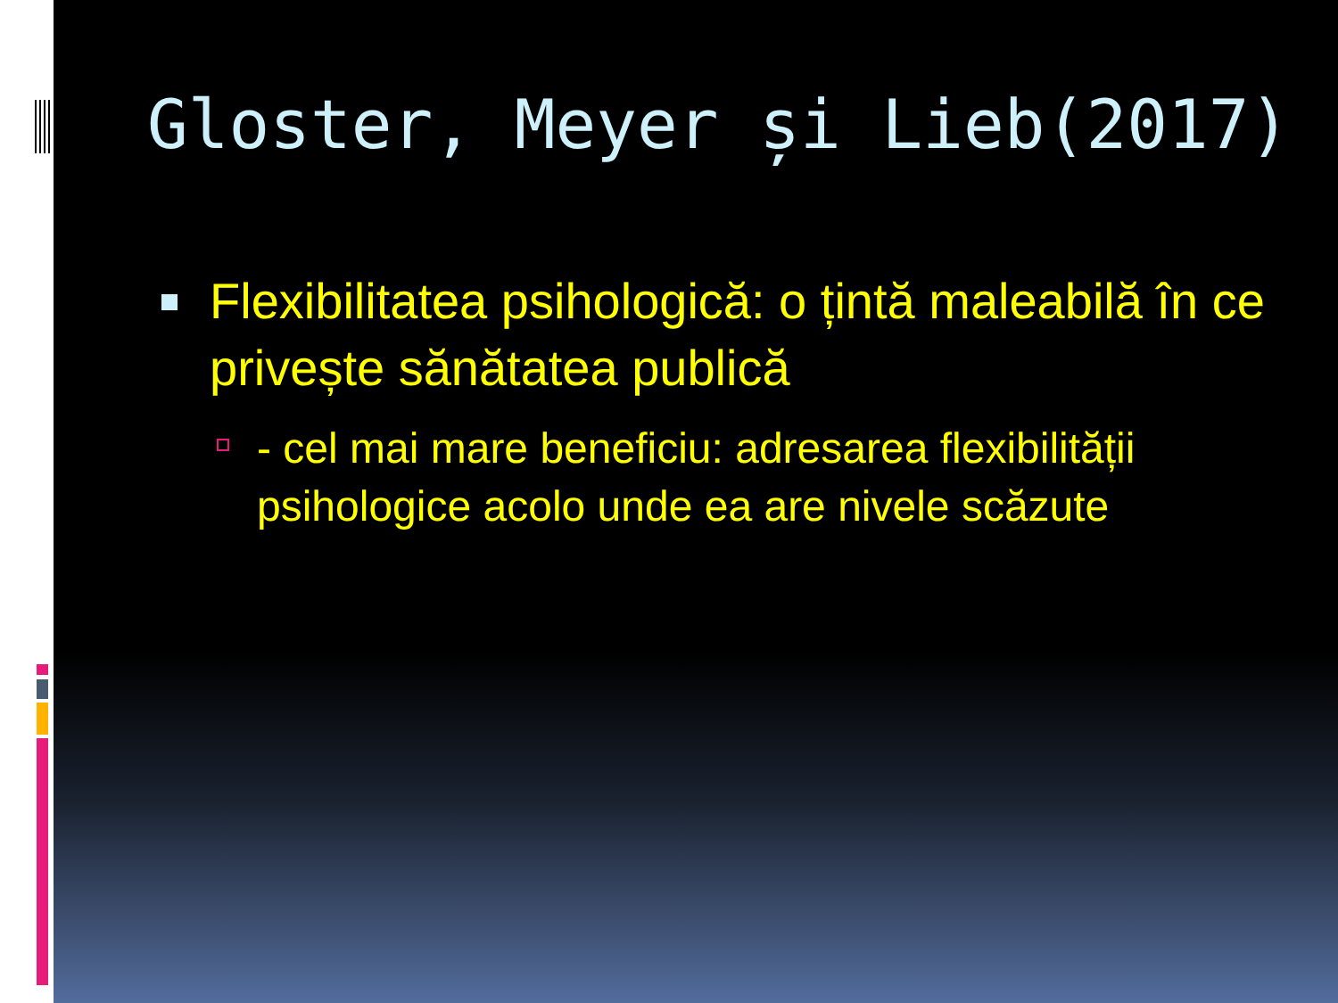Gloster, Meyer și Lieb(2017)
Flexibilitatea psihologică: o țintă maleabilă în ce privește sănătatea publică
- cel mai mare beneficiu: adresarea flexibilității psihologice acolo unde ea are nivele scăzute